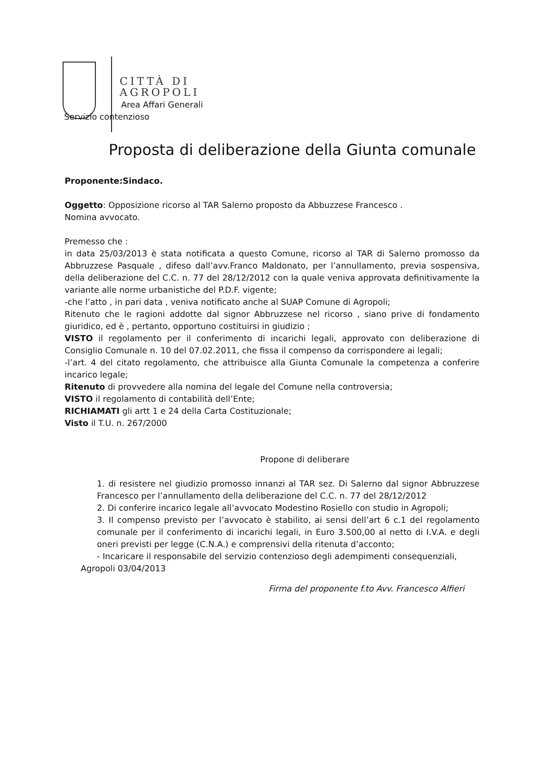CITTÀ DI
AGROPOLI
Area Affari Generali
Servizio contenzioso
Proposta di deliberazione della Giunta comunale
Proponente:Sindaco.
Oggetto: Opposizione ricorso al TAR Salerno proposto da Abbuzzese Francesco .
Nomina avvocato.
Premesso che :
in data 25/03/2013 è stata notificata a questo Comune, ricorso al TAR di Salerno promosso da Abbruzzese Pasquale , difeso dall’avv.Franco Maldonato, per l’annullamento, previa sospensiva, della deliberazione del C.C. n. 77 del 28/12/2012 con la quale veniva approvata definitivamente la variante alle norme urbanistiche del P.D.F. vigente;
-che l’atto , in pari data , veniva notificato anche al SUAP Comune di Agropoli;
Ritenuto che le ragioni addotte dal signor Abbruzzese nel ricorso , siano prive di fondamento giuridico, ed è , pertanto, opportuno costituirsi in giudizio ;
VISTO il regolamento per il conferimento di incarichi legali, approvato con deliberazione di Consiglio Comunale n. 10 del 07.02.2011, che fissa il compenso da corrispondere ai legali;
-l’art. 4 del citato regolamento, che attribuisce alla Giunta Comunale la competenza a conferire incarico legale;
Ritenuto di provvedere alla nomina del legale del Comune nella controversia;
VISTO il regolamento di contabilità dell’Ente;
RICHIAMATI gli artt 1 e 24 della Carta Costituzionale;
Visto il T.U. n. 267/2000
Propone di deliberare
1. di resistere nel giudizio promosso innanzi al TAR sez. Di Salerno dal signor Abbruzzese Francesco per l’annullamento della deliberazione del C.C. n. 77 del 28/12/2012
2. Di conferire incarico legale all’avvocato Modestino Rosiello con studio in Agropoli;
3. Il compenso previsto per l’avvocato è stabilito, ai sensi dell’art 6 c.1 del regolamento comunale per il conferimento di incarichi legali, in Euro 3.500,00 al netto di I.V.A. e degli oneri previsti per legge (C.N.A.) e comprensivi della ritenuta d’acconto;
- Incaricare il responsabile del servizio contenzioso degli adempimenti consequenziali,
Agropoli 03/04/2013
Firma del proponente f.to Avv. Francesco Alfieri